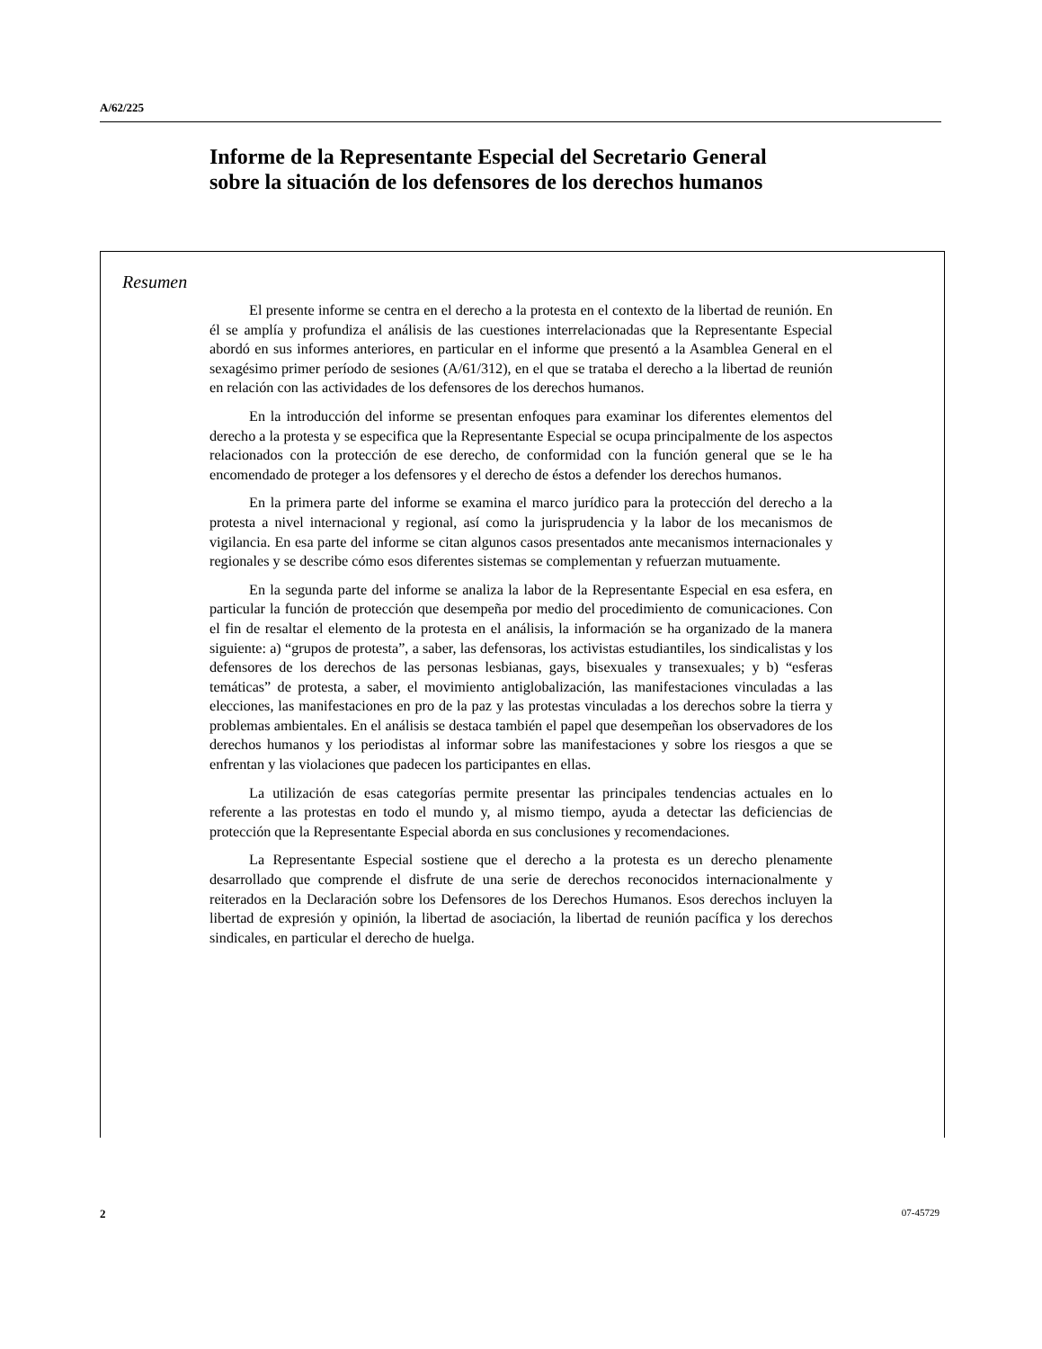A/62/225
Informe de la Representante Especial del Secretario General sobre la situación de los defensores de los derechos humanos
Resumen
El presente informe se centra en el derecho a la protesta en el contexto de la libertad de reunión. En él se amplía y profundiza el análisis de las cuestiones interrelacionadas que la Representante Especial abordó en sus informes anteriores, en particular en el informe que presentó a la Asamblea General en el sexagésimo primer período de sesiones (A/61/312), en el que se trataba el derecho a la libertad de reunión en relación con las actividades de los defensores de los derechos humanos.
En la introducción del informe se presentan enfoques para examinar los diferentes elementos del derecho a la protesta y se especifica que la Representante Especial se ocupa principalmente de los aspectos relacionados con la protección de ese derecho, de conformidad con la función general que se le ha encomendado de proteger a los defensores y el derecho de éstos a defender los derechos humanos.
En la primera parte del informe se examina el marco jurídico para la protección del derecho a la protesta a nivel internacional y regional, así como la jurisprudencia y la labor de los mecanismos de vigilancia. En esa parte del informe se citan algunos casos presentados ante mecanismos internacionales y regionales y se describe cómo esos diferentes sistemas se complementan y refuerzan mutuamente.
En la segunda parte del informe se analiza la labor de la Representante Especial en esa esfera, en particular la función de protección que desempeña por medio del procedimiento de comunicaciones. Con el fin de resaltar el elemento de la protesta en el análisis, la información se ha organizado de la manera siguiente: a) “grupos de protesta”, a saber, las defensoras, los activistas estudiantiles, los sindicalistas y los defensores de los derechos de las personas lesbianas, gays, bisexuales y transexuales; y b) “esferas temáticas” de protesta, a saber, el movimiento antiglobalización, las manifestaciones vinculadas a las elecciones, las manifestaciones en pro de la paz y las protestas vinculadas a los derechos sobre la tierra y problemas ambientales. En el análisis se destaca también el papel que desempeñan los observadores de los derechos humanos y los periodistas al informar sobre las manifestaciones y sobre los riesgos a que se enfrentan y las violaciones que padecen los participantes en ellas.
La utilización de esas categorías permite presentar las principales tendencias actuales en lo referente a las protestas en todo el mundo y, al mismo tiempo, ayuda a detectar las deficiencias de protección que la Representante Especial aborda en sus conclusiones y recomendaciones.
La Representante Especial sostiene que el derecho a la protesta es un derecho plenamente desarrollado que comprende el disfrute de una serie de derechos reconocidos internacionalmente y reiterados en la Declaración sobre los Defensores de los Derechos Humanos. Esos derechos incluyen la libertad de expresión y opinión, la libertad de asociación, la libertad de reunión pacífica y los derechos sindicales, en particular el derecho de huelga.
2 07-45729